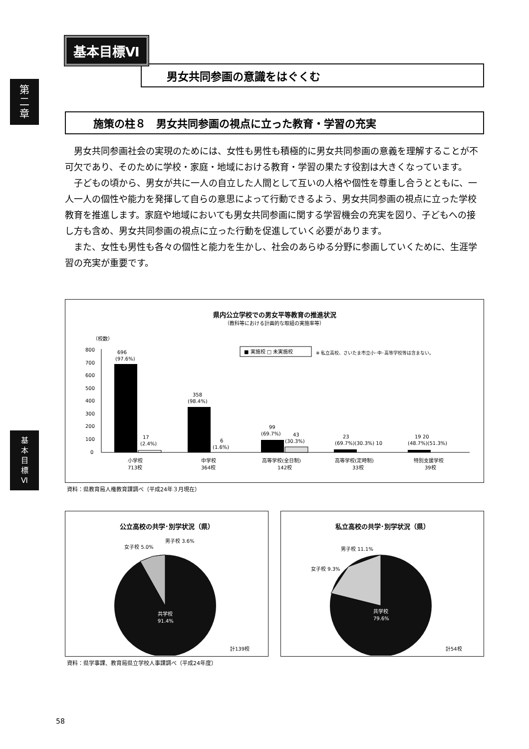第
二
章
基
本
目
標
Ⅵ
基本目標Ⅵ
男女共同参画の意識をはぐくむ
施策の柱８　男女共同参画の視点に立った教育・学習の充実
男女共同参画社会の実現のためには、女性も男性も積極的に男女共同参画の意義を理解することが不可欠であり、そのために学校・家庭・地域における教育・学習の果たす役割は大きくなっています。
子どもの頃から、男女が共に一人の自立した人間として互いの人格や個性を尊重し合うとともに、一人一人の個性や能力を発揮して自らの意思によって行動できるよう、男女共同参画の視点に立った学校教育を推進します。家庭や地域においても男女共同参画に関する学習機会の充実を図り、子どもへの接し方も含め、男女共同参画の視点に立った行動を促進していく必要があります。
また、女性も男性も各々の個性と能力を生かし、社会のあらゆる分野に参画していくために、生涯学習の充実が重要です。
県内公立学校での男女平等教育の推進状況
（教科等における計画的な取組の実施率等）
（校数）
800
700
600
500
400
300
200
100
0
■ 実施校 □ 未実施校
※ 私立高校、さいたま市立小･中･高等学校等は含まない。
696
(97.6%)
17
(2.4%)
358
(98.4%)
6
(1.6%)
99
(69.7%)
43
(30.3%)
23
(69.7%)(30.3%) 10
19 20
(48.7%)(51.3%)
小学校
713校
中学校
364校
高等学校(全日制)
142校
高等学校(定時制)
33校
特別支援学校
39校
資料：県教育局人権教育課調べ（平成24年３月現在）
公立高校の共学･別学状況（県）
女子校 5.0%
男子校 3.6%
共学校
91.4%
計139校
私立高校の共学･別学状況（県）
男子校 11.1%
女子校 9.3%
共学校
79.6%
計54校
資料：県学事課、教育局県立学校人事課調べ（平成24年度）
58